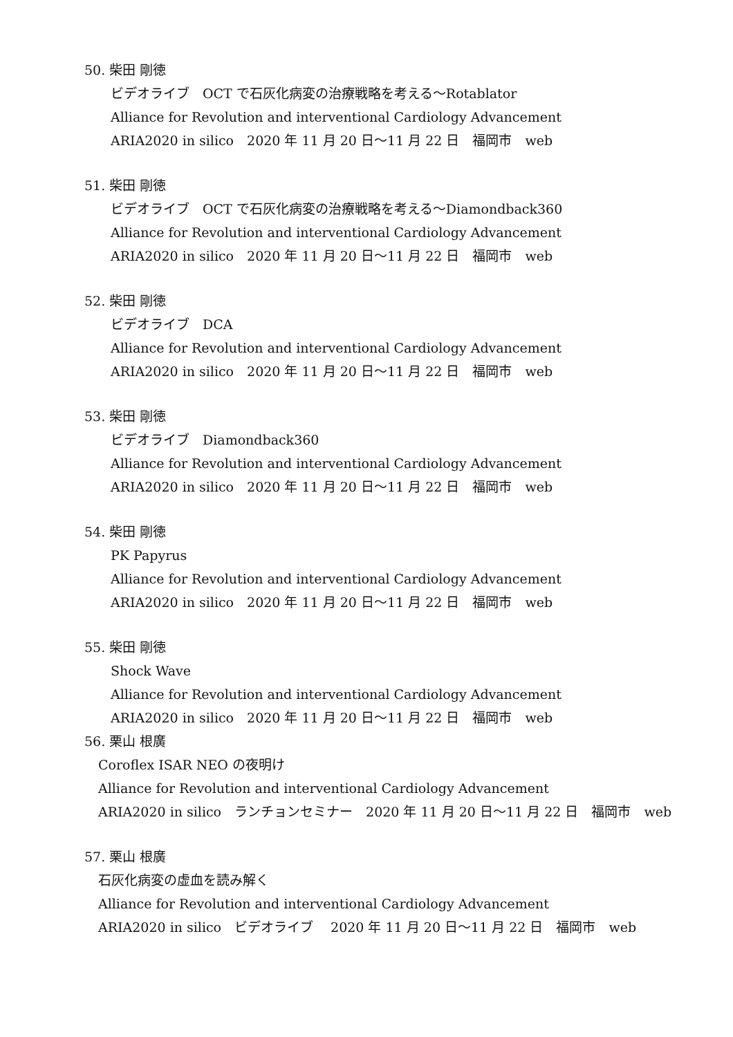50. 柴田 剛徳
ビデオライブ　OCT で石灰化病変の治療戦略を考える～Rotablator
Alliance for Revolution and interventional Cardiology Advancement
ARIA2020 in silico　2020 年 11 月 20 日～11 月 22 日　福岡市　web
51. 柴田 剛徳
ビデオライブ　OCT で石灰化病変の治療戦略を考える～Diamondback360
Alliance for Revolution and interventional Cardiology Advancement
ARIA2020 in silico　2020 年 11 月 20 日～11 月 22 日　福岡市　web
52. 柴田 剛徳
ビデオライブ　DCA
Alliance for Revolution and interventional Cardiology Advancement
ARIA2020 in silico　2020 年 11 月 20 日～11 月 22 日　福岡市　web
53. 柴田 剛徳
ビデオライブ　Diamondback360
Alliance for Revolution and interventional Cardiology Advancement
ARIA2020 in silico　2020 年 11 月 20 日～11 月 22 日　福岡市　web
54. 柴田 剛徳
PK Papyrus
Alliance for Revolution and interventional Cardiology Advancement
ARIA2020 in silico　2020 年 11 月 20 日～11 月 22 日　福岡市　web
55. 柴田 剛徳
Shock Wave
Alliance for Revolution and interventional Cardiology Advancement
ARIA2020 in silico　2020 年 11 月 20 日～11 月 22 日　福岡市　web
56. 栗山 根廣
Coroflex ISAR NEO の夜明け
Alliance for Revolution and interventional Cardiology Advancement
ARIA2020 in silico　ランチョンセミナー　2020 年 11 月 20 日～11 月 22 日　福岡市　web
57. 栗山 根廣
石灰化病変の虚血を読み解く
Alliance for Revolution and interventional Cardiology Advancement
ARIA2020 in silico　ビデオライブ　 2020 年 11 月 20 日～11 月 22 日　福岡市　web